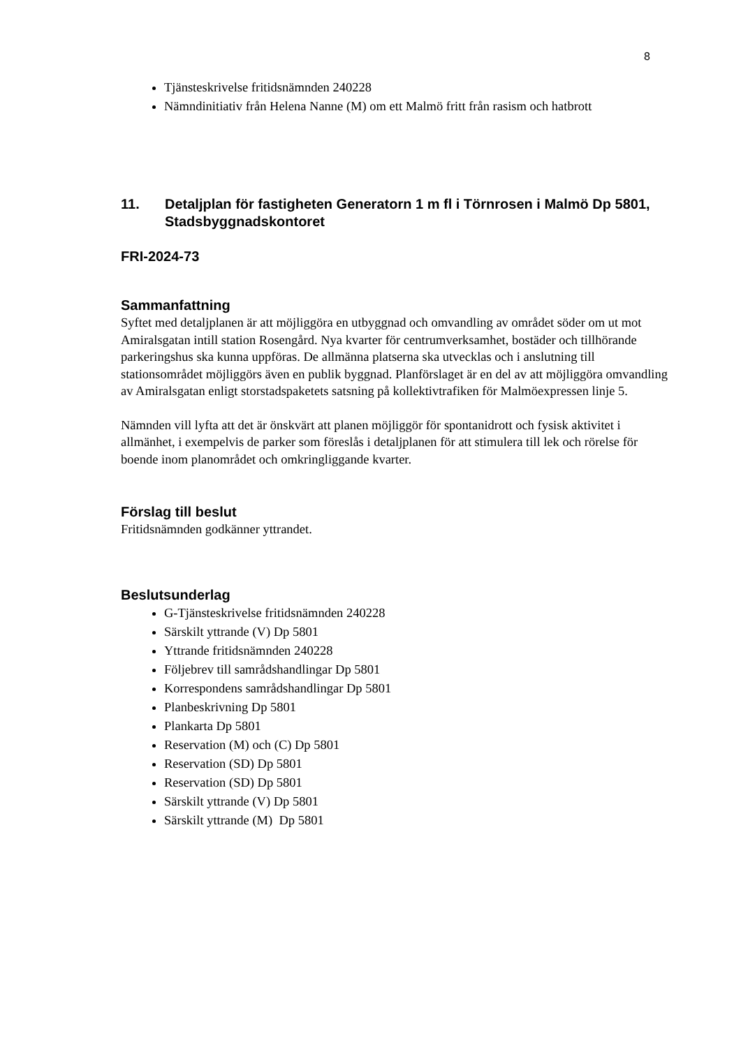8
Tjänsteskrivelse fritidsnämnden 240228
Nämndinitiativ från Helena Nanne (M) om ett Malmö fritt från rasism och hatbrott
11. Detaljplan för fastigheten Generatorn 1 m fl i Törnrosen i Malmö Dp 5801, Stadsbyggnadskontoret
FRI-2024-73
Sammanfattning
Syftet med detaljplanen är att möjliggöra en utbyggnad och omvandling av området söder om ut mot Amiralsgatan intill station Rosengård. Nya kvarter för centrumverksamhet, bostäder och tillhörande parkeringshus ska kunna uppföras. De allmänna platserna ska utvecklas och i anslutning till stationsområdet möjliggörs även en publik byggnad. Planförslaget är en del av att möjliggöra omvandling av Amiralsgatan enligt storstadspaketets satsning på kollektivtrafiken för Malmöexpressen linje 5.
Nämnden vill lyfta att det är önskvärt att planen möjliggör för spontanidrott och fysisk aktivitet i allmänhet, i exempelvis de parker som föreslås i detaljplanen för att stimulera till lek och rörelse för boende inom planområdet och omkringliggande kvarter.
Förslag till beslut
Fritidsnämnden godkänner yttrandet.
Beslutsunderlag
G-Tjänsteskrivelse fritidsnämnden 240228
Särskilt yttrande (V) Dp 5801
Yttrande fritidsnämnden 240228
Följebrev till samrådshandlingar Dp 5801
Korrespondens samrådshandlingar Dp 5801
Planbeskrivning Dp 5801
Plankarta Dp 5801
Reservation (M) och (C) Dp 5801
Reservation (SD) Dp 5801
Reservation (SD) Dp 5801
Särskilt yttrande (V) Dp 5801
Särskilt yttrande (M) Dp 5801